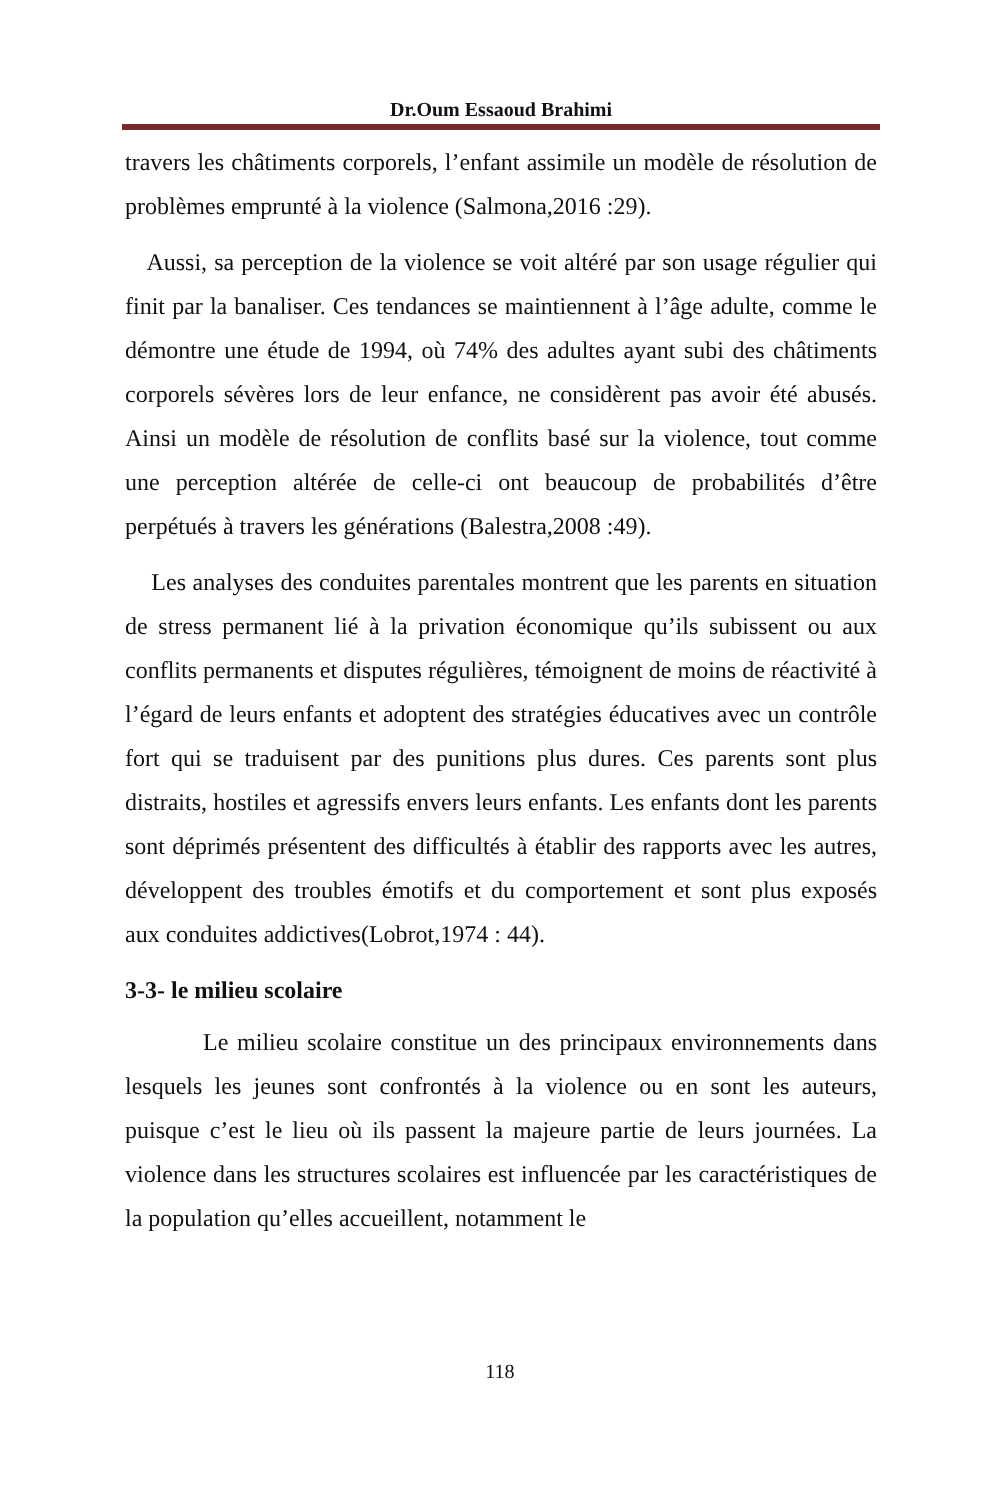Dr.Oum Essaoud Brahimi
travers les châtiments corporels, l’enfant assimile un modèle de résolution de problèmes emprunté à la violence (Salmona,2016 :29).
Aussi, sa perception de la violence se voit altéré par son usage régulier qui finit par la banaliser. Ces tendances se maintiennent à l’âge adulte, comme le démontre une étude de 1994, où 74% des adultes ayant subi des châtiments corporels sévères lors de leur enfance, ne considèrent pas avoir été abusés. Ainsi un modèle de résolution de conflits basé sur la violence, tout comme une perception altérée de celle-ci ont beaucoup de probabilités d’être perpétués à travers les générations (Balestra,2008 :49).
Les analyses des conduites parentales montrent que les parents en situation de stress permanent lié à la privation économique qu’ils subissent ou aux conflits permanents et disputes régulières, témoignent de moins de réactivité à l’égard de leurs enfants et adoptent des stratégies éducatives avec un contrôle fort qui se traduisent par des punitions plus dures. Ces parents sont plus distraits, hostiles et agressifs envers leurs enfants. Les enfants dont les parents sont déprimés présentent des difficultés à établir des rapports avec les autres, développent des troubles émotifs et du comportement et sont plus exposés aux conduites addictives(Lobrot,1974 : 44).
3-3- le milieu scolaire
Le milieu scolaire constitue un des principaux environnements dans lesquels les jeunes sont confrontés à la violence ou en sont les auteurs, puisque c’est le lieu où ils passent la majeure partie de leurs journées. La violence dans les structures scolaires est influencée par les caractéristiques de la population qu’elles accueillent, notamment le
118